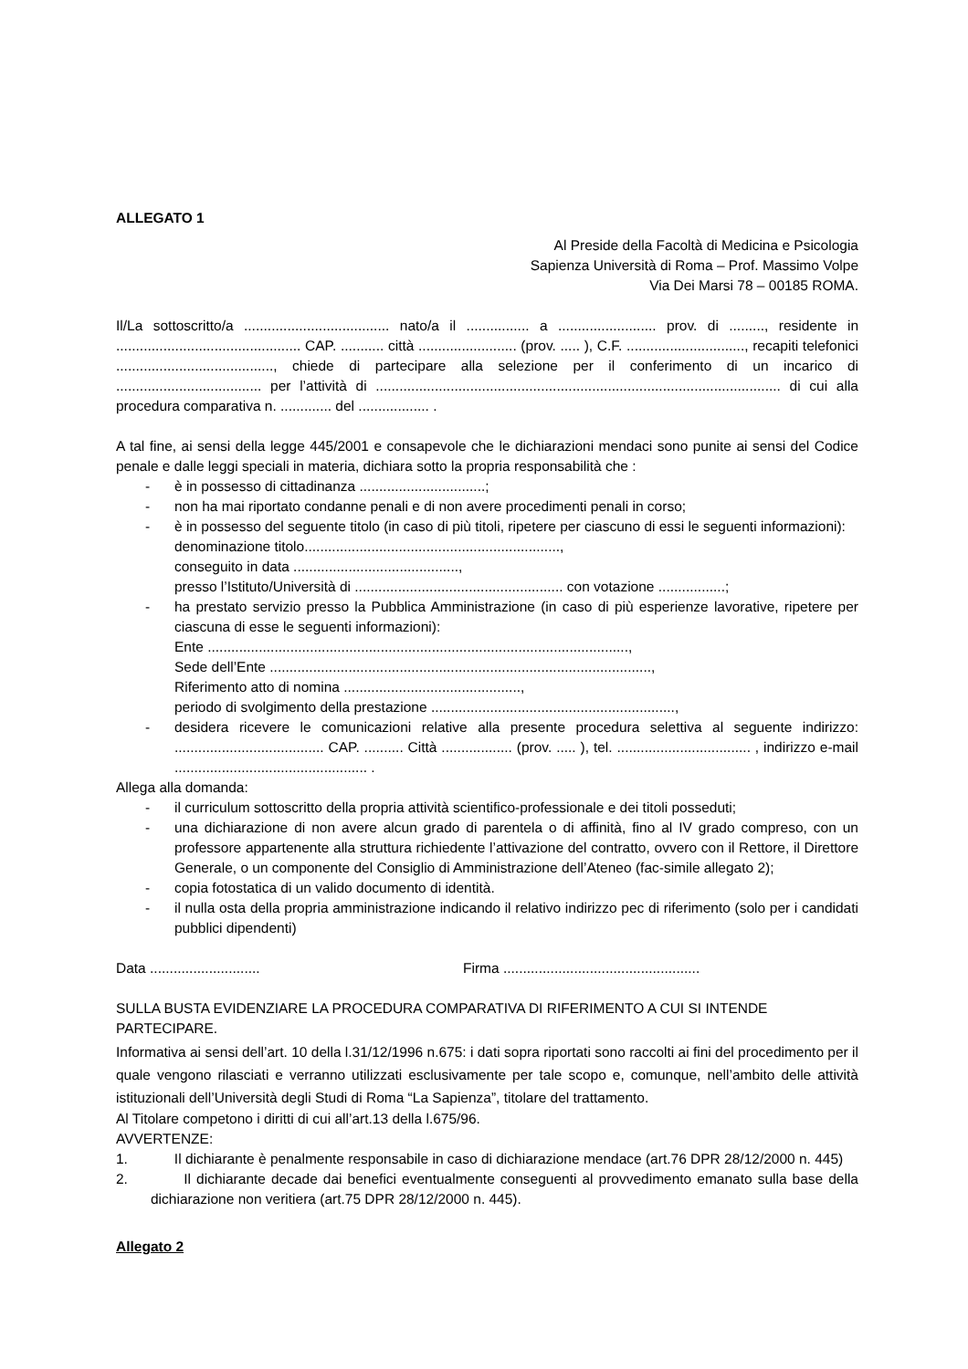ALLEGATO 1
Al Preside della Facoltà di Medicina e Psicologia
Sapienza Università di Roma – Prof. Massimo Volpe
Via Dei Marsi 78 – 00185 ROMA.
Il/La sottoscritto/a ..................................... nato/a il ................ a ......................... prov. di ........., residente in ............................................... CAP. ........... città ......................... (prov. ..... ), C.F. .............................., recapiti telefonici ........................................, chiede di partecipare alla selezione per il conferimento di un incarico di ..................................... per l’attività di ....................................................................................................... di cui alla procedura comparativa n. ............. del .................. .
A tal fine, ai sensi della legge 445/2001 e consapevole che le dichiarazioni mendaci sono punite ai sensi del Codice penale e dalle leggi speciali in materia, dichiara sotto la propria responsabilità che :
- è in possesso di cittadinanza ................................;
- non ha mai riportato condanne penali e di non avere procedimenti penali in corso;
- è in possesso del seguente titolo (in caso di più titoli, ripetere per ciascuno di essi le seguenti informazioni):
denominazione titolo.................................................................,
conseguito in data ..........................................,
presso l’Istituto/Università di ..................................................... con votazione .................;
- ha prestato servizio presso la Pubblica Amministrazione (in caso di più esperienze lavorative, ripetere per ciascuna di esse le seguenti informazioni):
Ente ...........................................................................................................,
Sede dell’Ente .................................................................................................,
Riferimento atto di nomina .............................................,
periodo di svolgimento della prestazione ..............................................................,
- desidera ricevere le comunicazioni relative alla presente procedura selettiva al seguente indirizzo: ...................................... CAP. .......... Città .................. (prov. ..... ), tel. .................................. , indirizzo e-mail ................................................. .
Allega alla domanda:
- il curriculum sottoscritto della propria attività scientifico-professionale e dei titoli posseduti;
- una dichiarazione di non avere alcun grado di parentela o di affinità, fino al IV grado compreso, con un professore appartenente alla struttura richiedente l’attivazione del contratto, ovvero con il Rettore, il Direttore Generale, o un componente del Consiglio di Amministrazione dell’Ateneo (fac-simile allegato 2);
- copia fotostatica di un valido documento di identità.
- il nulla osta della propria amministrazione indicando il relativo indirizzo pec di riferimento (solo per i candidati pubblici dipendenti)
Data ............................ Firma ..................................................
SULLA BUSTA EVIDENZIARE LA PROCEDURA COMPARATIVA DI RIFERIMENTO A CUI SI INTENDE PARTECIPARE.
Informativa ai sensi dell’art. 10 della l.31/12/1996 n.675: i dati sopra riportati sono raccolti ai fini del procedimento per il quale vengono rilasciati e verranno utilizzati esclusivamente per tale scopo e, comunque, nell’ambito delle attività istituzionali dell’Università degli Studi di Roma “La Sapienza”, titolare del trattamento.
Al Titolare competono i diritti di cui all’art.13 della l.675/96.
AVVERTENZE:
1. Il dichiarante è penalmente responsabile in caso di dichiarazione mendace (art.76 DPR 28/12/2000 n. 445)
2. Il dichiarante decade dai benefici eventualmente conseguenti al provvedimento emanato sulla base della dichiarazione non veritiera (art.75 DPR 28/12/2000 n. 445).
Allegato 2